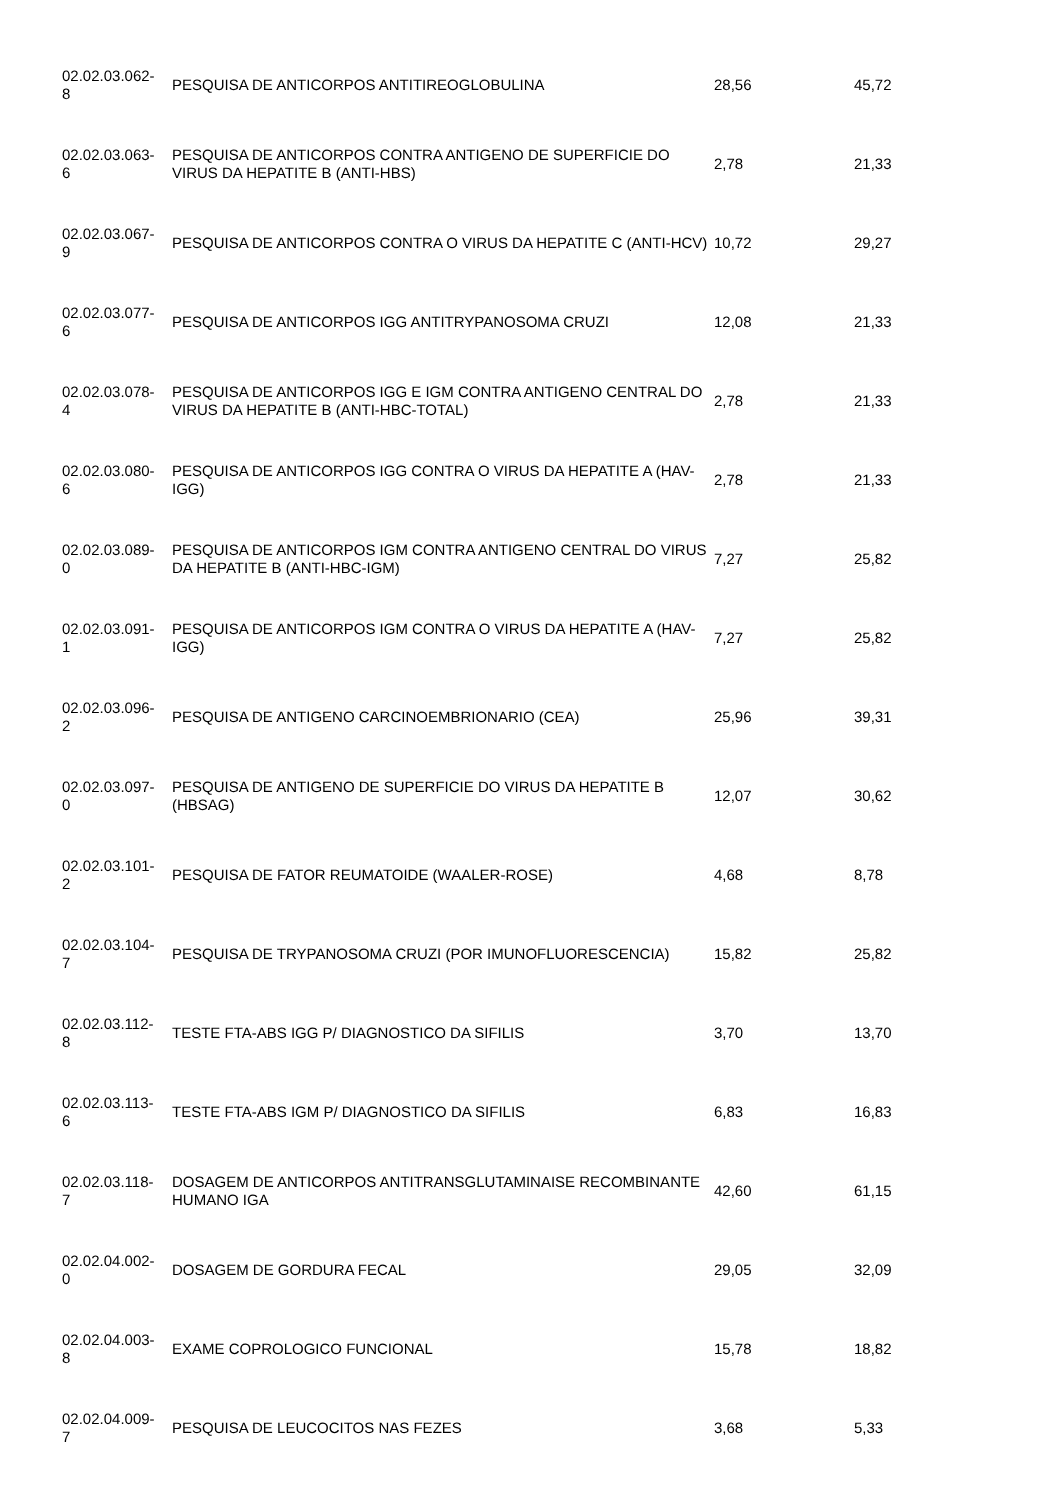| 02.02.03.062- 8 | PESQUISA DE ANTICORPOS ANTITIREOGLOBULINA | 28,56 | 45,72 |
| 02.02.03.063- 6 | PESQUISA DE ANTICORPOS CONTRA ANTIGENO DE SUPERFICIE DO VIRUS DA HEPATITE B (ANTI-HBS) | 2,78 | 21,33 |
| 02.02.03.067- 9 | PESQUISA DE ANTICORPOS CONTRA O VIRUS DA HEPATITE C (ANTI-HCV) | 10,72 | 29,27 |
| 02.02.03.077- 6 | PESQUISA DE ANTICORPOS IGG ANTITRYPANOSOMA CRUZI | 12,08 | 21,33 |
| 02.02.03.078- 4 | PESQUISA DE ANTICORPOS IGG E IGM CONTRA ANTIGENO CENTRAL DO VIRUS DA HEPATITE B (ANTI-HBC-TOTAL) | 2,78 | 21,33 |
| 02.02.03.080- 6 | PESQUISA DE ANTICORPOS IGG CONTRA O VIRUS DA HEPATITE A (HAV-IGG) | 2,78 | 21,33 |
| 02.02.03.089- 0 | PESQUISA DE ANTICORPOS IGM CONTRA ANTIGENO CENTRAL DO VIRUS DA HEPATITE B (ANTI-HBC-IGM) | 7,27 | 25,82 |
| 02.02.03.091- 1 | PESQUISA DE ANTICORPOS IGM CONTRA O VIRUS DA HEPATITE A (HAV-IGG) | 7,27 | 25,82 |
| 02.02.03.096- 2 | PESQUISA DE ANTIGENO CARCINOEMBRIONARIO (CEA) | 25,96 | 39,31 |
| 02.02.03.097- 0 | PESQUISA DE ANTIGENO DE SUPERFICIE DO VIRUS DA HEPATITE B (HBSAG) | 12,07 | 30,62 |
| 02.02.03.101- 2 | PESQUISA DE FATOR REUMATOIDE (WAALER-ROSE) | 4,68 | 8,78 |
| 02.02.03.104- 7 | PESQUISA DE TRYPANOSOMA CRUZI (POR IMUNOFLUORESCENCIA) | 15,82 | 25,82 |
| 02.02.03.112- 8 | TESTE FTA-ABS IGG P/ DIAGNOSTICO DA SIFILIS | 3,70 | 13,70 |
| 02.02.03.113- 6 | TESTE FTA-ABS IGM P/ DIAGNOSTICO DA SIFILIS | 6,83 | 16,83 |
| 02.02.03.118- 7 | DOSAGEM DE ANTICORPOS ANTITRANSGLUTAMINAISE RECOMBINANTE HUMANO IGA | 42,60 | 61,15 |
| 02.02.04.002- 0 | DOSAGEM DE GORDURA FECAL | 29,05 | 32,09 |
| 02.02.04.003- 8 | EXAME COPROLOGICO FUNCIONAL | 15,78 | 18,82 |
| 02.02.04.009- 7 | PESQUISA DE LEUCOCITOS NAS FEZES | 3,68 | 5,33 |